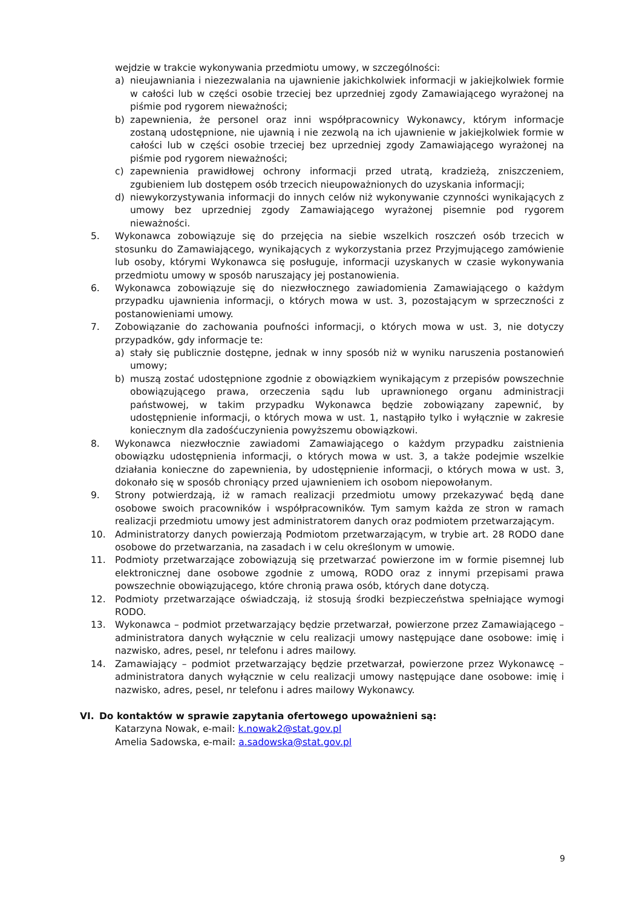wejdzie w trakcie wykonywania przedmiotu umowy, w szczególności:
a) nieujawniania i niezezwalania na ujawnienie jakichkolwiek informacji w jakiejkolwiek formie w całości lub w części osobie trzeciej bez uprzedniej zgody Zamawiającego wyrażonej na piśmie pod rygorem nieważności;
b) zapewnienia, że personel oraz inni współpracownicy Wykonawcy, którym informacje zostaną udostępnione, nie ujawnią i nie zezwolą na ich ujawnienie w jakiejkolwiek formie w całości lub w części osobie trzeciej bez uprzedniej zgody Zamawiającego wyrażonej na piśmie pod rygorem nieważności;
c) zapewnienia prawidłowej ochrony informacji przed utratą, kradzieżą, zniszczeniem, zgubieniem lub dostępem osób trzecich nieupoważnionych do uzyskania informacji;
d) niewykorzystywania informacji do innych celów niż wykonywanie czynności wynikających z umowy bez uprzedniej zgody Zamawiającego wyrażonej pisemnie pod rygorem nieważności.
5. Wykonawca zobowiązuje się do przejęcia na siebie wszelkich roszczeń osób trzecich w stosunku do Zamawiającego, wynikających z wykorzystania przez Przyjmującego zamówienie lub osoby, którymi Wykonawca się posługuje, informacji uzyskanych w czasie wykonywania przedmiotu umowy w sposób naruszający jej postanowienia.
6. Wykonawca zobowiązuje się do niezwłocznego zawiadomienia Zamawiającego o każdym przypadku ujawnienia informacji, o których mowa w ust. 3, pozostającym w sprzeczności z postanowieniami umowy.
7. Zobowiązanie do zachowania poufności informacji, o których mowa w ust. 3, nie dotyczy przypadków, gdy informacje te:
a) stały się publicznie dostępne, jednak w inny sposób niż w wyniku naruszenia postanowień umowy;
b) muszą zostać udostępnione zgodnie z obowiązkiem wynikającym z przepisów powszechnie obowiązującego prawa, orzeczenia sądu lub uprawnionego organu administracji państwowej, w takim przypadku Wykonawca będzie zobowiązany zapewnić, by udostępnienie informacji, o których mowa w ust. 1, nastąpiło tylko i wyłącznie w zakresie koniecznym dla zadośćuczynienia powyższemu obowiązkowi.
8. Wykonawca niezwłocznie zawiadomi Zamawiającego o każdym przypadku zaistnienia obowiązku udostępnienia informacji, o których mowa w ust. 3, a także podejmie wszelkie działania konieczne do zapewnienia, by udostępnienie informacji, o których mowa w ust. 3, dokonało się w sposób chroniący przed ujawnieniem ich osobom niepowołanym.
9. Strony potwierdzają, iż w ramach realizacji przedmiotu umowy przekazywać będą dane osobowe swoich pracowników i współpracowników. Tym samym każda ze stron w ramach realizacji przedmiotu umowy jest administratorem danych oraz podmiotem przetwarzającym.
10. Administratorzy danych powierzają Podmiotom przetwarzającym, w trybie art. 28 RODO dane osobowe do przetwarzania, na zasadach i w celu określonym w umowie.
11. Podmioty przetwarzające zobowiązują się przetwarzać powierzone im w formie pisemnej lub elektronicznej dane osobowe zgodnie z umową, RODO oraz z innymi przepisami prawa powszechnie obowiązującego, które chronią prawa osób, których dane dotyczą.
12. Podmioty przetwarzające oświadczają, iż stosują środki bezpieczeństwa spełniające wymogi RODO.
13. Wykonawca – podmiot przetwarzający będzie przetwarzał, powierzone przez Zamawiającego – administratora danych wyłącznie w celu realizacji umowy następujące dane osobowe: imię i nazwisko, adres, pesel, nr telefonu i adres mailowy.
14. Zamawiający – podmiot przetwarzający będzie przetwarzał, powierzone przez Wykonawcę – administratora danych wyłącznie w celu realizacji umowy następujące dane osobowe: imię i nazwisko, adres, pesel, nr telefonu i adres mailowy Wykonawcy.
VI. Do kontaktów w sprawie zapytania ofertowego upoważnieni są:
Katarzyna Nowak, e-mail: k.nowak2@stat.gov.pl
Amelia Sadowska, e-mail: a.sadowska@stat.gov.pl
9